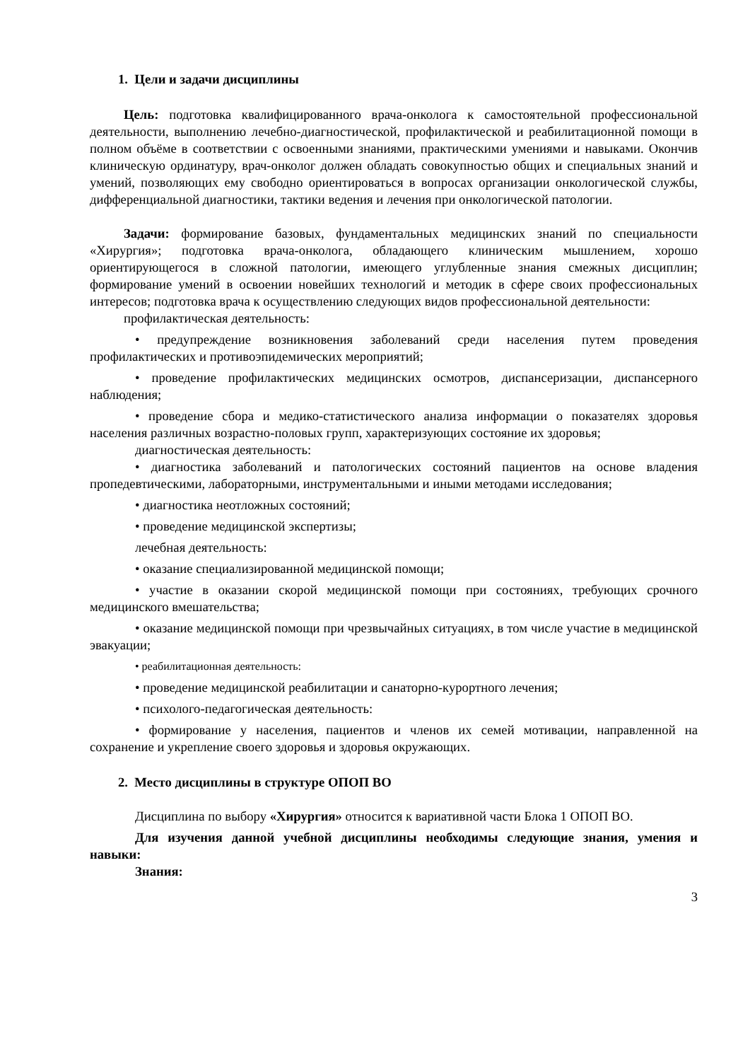1. Цели и задачи дисциплины
Цель: подготовка квалифицированного врача-онколога к самостоятельной профессиональной деятельности, выполнению лечебно-диагностической, профилактической и реабилитационной помощи в полном объёме в соответствии с освоенными знаниями, практическими умениями и навыками. Окончив клиническую ординатуру, врач-онколог должен обладать совокупностью общих и специальных знаний и умений, позволяющих ему свободно ориентироваться в вопросах организации онкологической службы, дифференциальной диагностики, тактики ведения и лечения при онкологической патологии.
Задачи: формирование базовых, фундаментальных медицинских знаний по специальности «Хирургия»; подготовка врача-онколога, обладающего клиническим мышлением, хорошо ориентирующегося в сложной патологии, имеющего углубленные знания смежных дисциплин; формирование умений в освоении новейших технологий и методик в сфере своих профессиональных интересов; подготовка врача к осуществлению следующих видов профессиональной деятельности:
профилактическая деятельность:
• предупреждение возникновения заболеваний среди населения путем проведения профилактических и противоэпидемических мероприятий;
• проведение профилактических медицинских осмотров, диспансеризации, диспансерного наблюдения;
• проведение сбора и медико-статистического анализа информации о показателях здоровья населения различных возрастно-половых групп, характеризующих состояние их здоровья;
диагностическая деятельность:
• диагностика заболеваний и патологических состояний пациентов на основе владения пропедевтическими, лабораторными, инструментальными и иными методами исследования;
• диагностика неотложных состояний;
• проведение медицинской экспертизы;
лечебная деятельность:
• оказание специализированной медицинской помощи;
• участие в оказании скорой медицинской помощи при состояниях, требующих срочного медицинского вмешательства;
• оказание медицинской помощи при чрезвычайных ситуациях, в том числе участие в медицинской эвакуации;
• реабилитационная деятельность:
• проведение медицинской реабилитации и санаторно-курортного лечения;
• психолого-педагогическая деятельность:
• формирование у населения, пациентов и членов их семей мотивации, направленной на сохранение и укрепление своего здоровья и здоровья окружающих.
2. Место дисциплины в структуре ОПОП ВО
Дисциплина по выбору «Хирургия» относится к вариативной части Блока 1 ОПОП ВО.
Для изучения данной учебной дисциплины необходимы следующие знания, умения и навыки:
Знания:
3